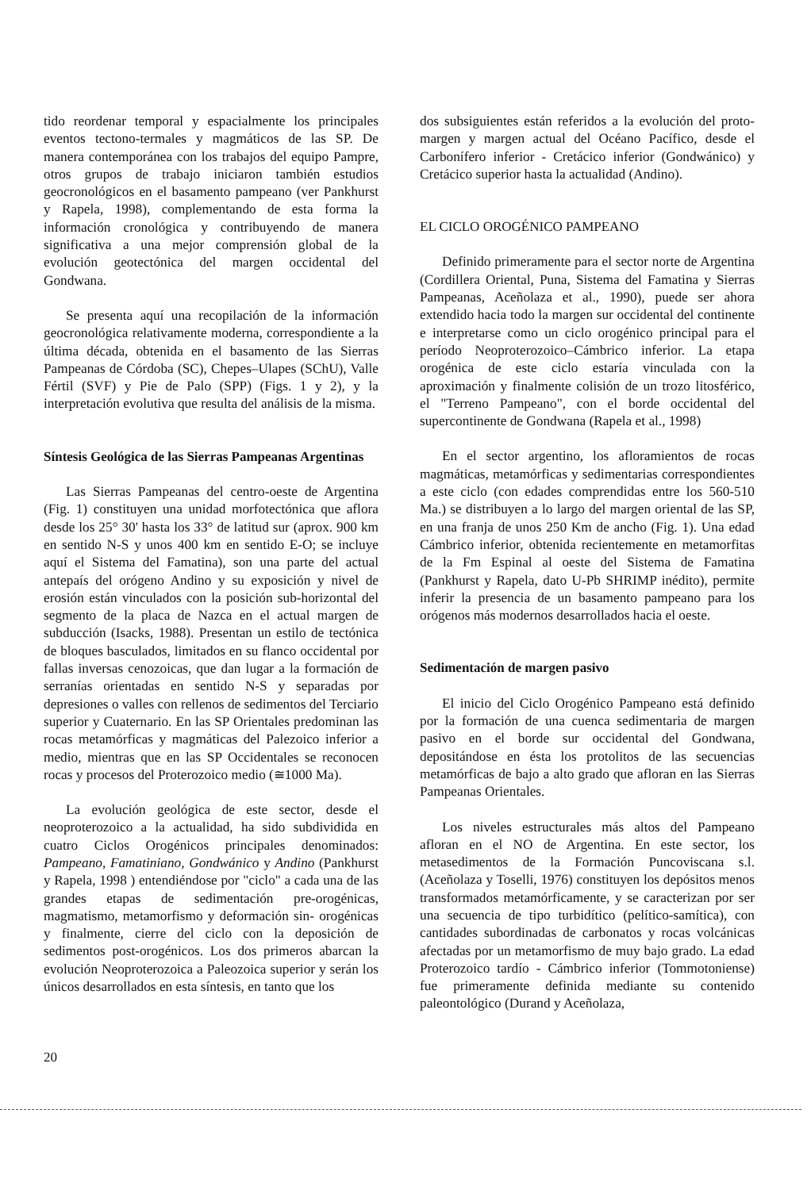tido reordenar temporal y espacialmente los principales eventos tectono-termales y magmáticos de las SP. De manera contemporánea con los trabajos del equipo Pampre, otros grupos de trabajo iniciaron también estudios geocronológicos en el basamento pampeano (ver Pankhurst y Rapela, 1998), complementando de esta forma la información cronológica y contribuyendo de manera significativa a una mejor comprensión global de la evolución geotectónica del margen occidental del Gondwana.
Se presenta aquí una recopilación de la información geocronológica relativamente moderna, correspondiente a la última década, obtenida en el basamento de las Sierras Pampeanas de Córdoba (SC), Chepes–Ulapes (SChU), Valle Fértil (SVF) y Pie de Palo (SPP) (Figs. 1 y 2), y la interpretación evolutiva que resulta del análisis de la misma.
Síntesis Geológica de las Sierras Pampeanas Argentinas
Las Sierras Pampeanas del centro-oeste de Argentina (Fig. 1) constituyen una unidad morfotectónica que aflora desde los 25° 30' hasta los 33° de latitud sur (aprox. 900 km en sentido N-S y unos 400 km en sentido E-O; se incluye aquí el Sistema del Famatina), son una parte del actual antepaís del orógeno Andino y su exposición y nivel de erosión están vinculados con la posición sub-horizontal del segmento de la placa de Nazca en el actual margen de subducción (Isacks, 1988). Presentan un estilo de tectónica de bloques basculados, limitados en su flanco occidental por fallas inversas cenozoicas, que dan lugar a la formación de serranías orientadas en sentido N-S y separadas por depresiones o valles con rellenos de sedimentos del Terciario superior y Cuaternario. En las SP Orientales predominan las rocas metamórficas y magmáticas del Palezoico inferior a medio, mientras que en las SP Occidentales se reconocen rocas y procesos del Proterozoico medio (≅1000 Ma).
La evolución geológica de este sector, desde el neoproterozoico a la actualidad, ha sido subdividida en cuatro Ciclos Orogénicos principales denominados: Pampeano, Famatiniano, Gondwánico y Andino (Pankhurst y Rapela, 1998 ) entendiéndose por "ciclo" a cada una de las grandes etapas de sedimentación pre-orogénicas, magmatismo, metamorfismo y deformación sin- orogénicas y finalmente, cierre del ciclo con la deposición de sedimentos post-orogénicos. Los dos primeros abarcan la evolución Neoproterozoica a Paleozoica superior y serán los únicos desarrollados en esta síntesis, en tanto que los
dos subsiguientes están referidos a la evolución del proto-margen y margen actual del Océano Pacífico, desde el Carbonífero inferior - Cretácico inferior (Gondwánico) y Cretácico superior hasta la actualidad (Andino).
EL CICLO OROGÉNICO PAMPEANO
Definido primeramente para el sector norte de Argentina (Cordillera Oriental, Puna, Sistema del Famatina y Sierras Pampeanas, Aceñolaza et al., 1990), puede ser ahora extendido hacia todo la margen sur occidental del continente e interpretarse como un ciclo orogénico principal para el período Neoproterozoico–Cámbrico inferior. La etapa orogénica de este ciclo estaría vinculada con la aproximación y finalmente colisión de un trozo litosférico, el "Terreno Pampeano", con el borde occidental del supercontinente de Gondwana (Rapela et al., 1998)
En el sector argentino, los afloramientos de rocas magmáticas, metamórficas y sedimentarias correspondientes a este ciclo (con edades comprendidas entre los 560-510 Ma.) se distribuyen a lo largo del margen oriental de las SP, en una franja de unos 250 Km de ancho (Fig. 1). Una edad Cámbrico inferior, obtenida recientemente en metamorfitas de la Fm Espinal al oeste del Sistema de Famatina (Pankhurst y Rapela, dato U-Pb SHRIMP inédito), permite inferir la presencia de un basamento pampeano para los orógenos más modernos desarrollados hacia el oeste.
Sedimentación de margen pasivo
El inicio del Ciclo Orogénico Pampeano está definido por la formación de una cuenca sedimentaria de margen pasivo en el borde sur occidental del Gondwana, depositándose en ésta los protolitos de las secuencias metamórficas de bajo a alto grado que afloran en las Sierras Pampeanas Orientales.
Los niveles estructurales más altos del Pampeano afloran en el NO de Argentina. En este sector, los metasedimentos de la Formación Puncoviscana s.l. (Aceñolaza y Toselli, 1976) constituyen los depósitos menos transformados metamórficamente, y se caracterizan por ser una secuencia de tipo turbidítico (pelítico-samítica), con cantidades subordinadas de carbonatos y rocas volcánicas afectadas por un metamorfismo de muy bajo grado. La edad Proterozoico tardío - Cámbrico inferior (Tommotoniense) fue primeramente definida mediante su contenido paleontológico (Durand y Aceñolaza,
20